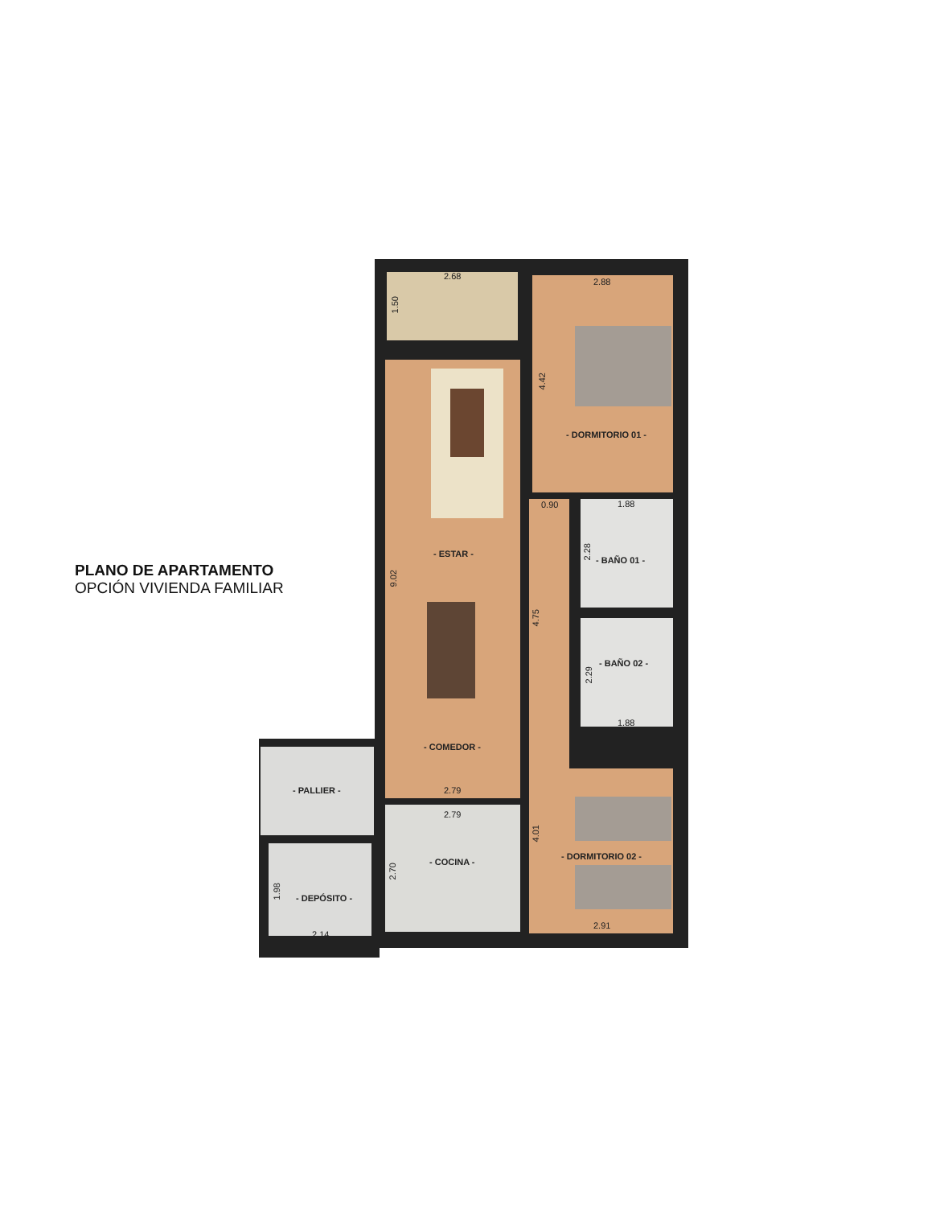2.68
1.50
2.88
4.42
- DORMITORIO 01 -
0.90 1.88
- ESTAR -
2.28
- BAÑO 01 -
9.02
4.75
- BAÑO 02 -
2.29
1.88
- COMEDOR -
- PALLIER - 2.79
2.79
4.01
- DORMITORIO 02 -
- COCINA -
2.70
1.98
- DEPÓSITO -
2.91
2.14
PLANO DE APARTAMENTO
OPCIÓN VIVIENDA FAMILIAR